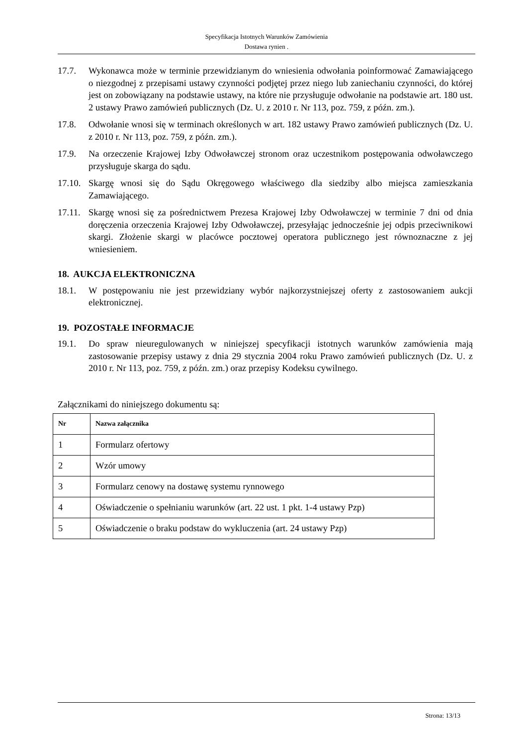Specyfikacja Istotnych Warunków Zamówienia
Dostawa rynien .
17.7. Wykonawca może w terminie przewidzianym do wniesienia odwołania poinformować Zamawiającego o niezgodnej z przepisami ustawy czynności podjętej przez niego lub zaniechaniu czynności, do której jest on zobowiązany na podstawie ustawy, na które nie przysługuje odwołanie na podstawie art. 180 ust. 2 ustawy Prawo zamówień publicznych (Dz. U. z 2010 r. Nr 113, poz. 759, z późn. zm.).
17.8. Odwołanie wnosi się w terminach określonych w art. 182 ustawy Prawo zamówień publicznych (Dz. U. z 2010 r. Nr 113, poz. 759, z późn. zm.).
17.9. Na orzeczenie Krajowej Izby Odwoławczej stronom oraz uczestnikom postępowania odwoławczego przysługuje skarga do sądu.
17.10.
Skargę wnosi się do Sądu Okręgowego właściwego dla siedziby albo miejsca zamieszkania Zamawiającego.
17.11.
Skargę wnosi się za pośrednictwem Prezesa Krajowej Izby Odwoławczej w terminie 7 dni od dnia doręczenia orzeczenia Krajowej Izby Odwoławczej, przesyłając jednocześnie jej odpis przeciwnikowi skargi. Złożenie skargi w placówce pocztowej operatora publicznego jest równoznaczne z jej wniesieniem.
18. AUKCJA ELEKTRONICZNA
18.1. W postępowaniu nie jest przewidziany wybór najkorzystniejszej oferty z zastosowaniem aukcji elektronicznej.
19. POZOSTAŁE INFORMACJE
19.1. Do spraw nieuregulowanych w niniejszej specyfikacji istotnych warunków zamówienia mają zastosowanie przepisy ustawy z dnia 29 stycznia 2004 roku Prawo zamówień publicznych (Dz. U. z 2010 r. Nr 113, poz. 759, z późn. zm.) oraz przepisy Kodeksu cywilnego.
Załącznikami do niniejszego dokumentu są:
| Nr | Nazwa załącznika |
| --- | --- |
| 1 | Formularz ofertowy |
| 2 | Wzór umowy |
| 3 | Formularz cenowy na dostawę systemu rynnowego |
| 4 | Oświadczenie o spełnianiu warunków (art. 22 ust. 1 pkt. 1-4 ustawy Pzp) |
| 5 | Oświadczenie o braku podstaw do wykluczenia (art. 24 ustawy Pzp) |
Strona: 13/13